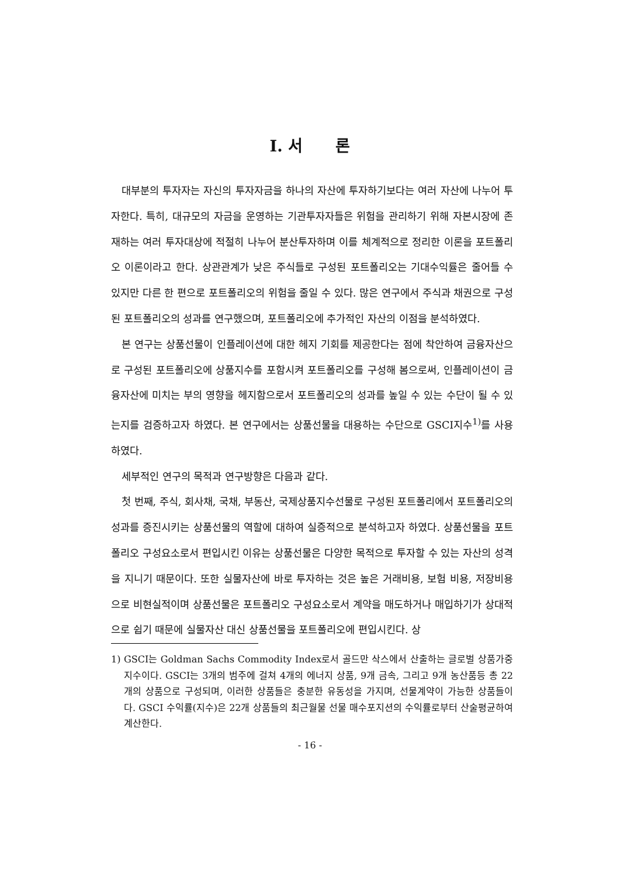Ⅰ. 서 론
대부분의 투자자는 자신의 투자자금을 하나의 자산에 투자하기보다는 여러 자산에 나누어 투자한다. 특히, 대규모의 자금을 운영하는 기관투자자들은 위험을 관리하기 위해 자본시장에 존재하는 여러 투자대상에 적절히 나누어 분산투자하며 이를 체계적으로 정리한 이론을 포트폴리오 이론이라고 한다. 상관관계가 낮은 주식들로 구성된 포트폴리오는 기대수익률은 줄어들 수 있지만 다른 한 편으로 포트폴리오의 위험을 줄일 수 있다. 많은 연구에서 주식과 채권으로 구성된 포트폴리오의 성과를 연구했으며, 포트폴리오에 추가적인 자산의 이점을 분석하였다.
본 연구는 상품선물이 인플레이션에 대한 헤지 기회를 제공한다는 점에 착안하여 금융자산으로 구성된 포트폴리오에 상품지수를 포함시켜 포트폴리오를 구성해 봄으로써, 인플레이션이 금융자산에 미치는 부의 영향을 헤지함으로서 포트폴리오의 성과를 높일 수 있는 수단이 될 수 있는지를 검증하고자 하였다. 본 연구에서는 상품선물을 대용하는 수단으로 GSCI지수<sup>1)</sup>를 사용하였다.
세부적인 연구의 목적과 연구방향은 다음과 같다.
첫 번째, 주식, 회사채, 국채, 부동산, 국제상품지수선물로 구성된 포트폴리에서 포트폴리오의 성과를 증진시키는 상품선물의 역할에 대하여 실증적으로 분석하고자 하였다. 상품선물을 포트폴리오 구성요소로서 편입시킨 이유는 상품선물은 다양한 목적으로 투자할 수 있는 자산의 성격을 지니기 때문이다. 또한 실물자산에 바로 투자하는 것은 높은 거래비용, 보험 비용, 저장비용으로 비현실적이며 상품선물은 포트폴리오 구성요소로서 계약을 매도하거나 매입하기가 상대적으로 쉽기 때문에 실물자산 대신 상품선물을 포트폴리오에 편입시킨다. 상
1) GSCI는 Goldman Sachs Commodity Index로서 골드만 삭스에서 산출하는 글로벌 상품가중지수이다. GSCI는 3개의 범주에 걸쳐 4개의 에너지 상품, 9개 금속, 그리고 9개 농산품등 총 22개의 상품으로 구성되며, 이러한 상품들은 충분한 유동성을 가지며, 선물계약이 가능한 상품들이다. GSCI 수익률(지수)은 22개 상품들의 최근월물 선물 매수포지션의 수익률로부터 산술평균하여 계산한다.
- 16 -